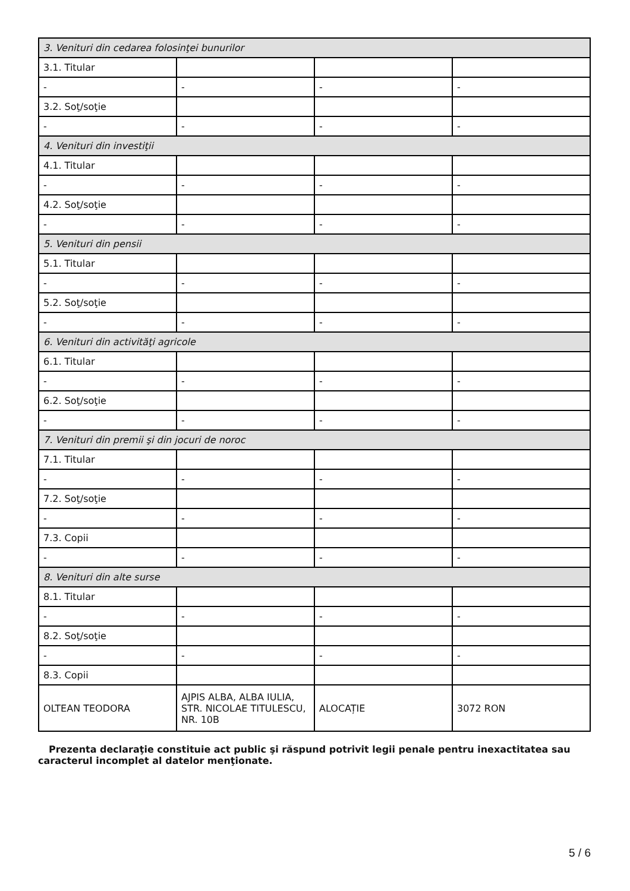| 3. Venituri din cedarea folosinţei bunurilor | | | |
| 3.1. Titular | | | |
| - | - | - | - |
| 3.2. Soţ/soţie | | | |
| - | - | - | - |
| 4. Venituri din investiţii | | | |
| 4.1. Titular | | | |
| - | - | - | - |
| 4.2. Soţ/soţie | | | |
| - | - | - | - |
| 5. Venituri din pensii | | | |
| 5.1. Titular | | | |
| - | - | - | - |
| 5.2. Soţ/soţie | | | |
| - | - | - | - |
| 6. Venituri din activităţi agricole | | | |
| 6.1. Titular | | | |
| - | - | - | - |
| 6.2. Soţ/soţie | | | |
| - | - | - | - |
| 7. Venituri din premii şi din jocuri de noroc | | | |
| 7.1. Titular | | | |
| - | - | - | - |
| 7.2. Soţ/soţie | | | |
| - | - | - | - |
| 7.3. Copii | | | |
| - | - | - | - |
| 8. Venituri din alte surse | | | |
| 8.1. Titular | | | |
| - | - | - | - |
| 8.2. Soţ/soţie | | | |
| - | - | - | - |
| 8.3. Copii | | | |
| OLTEAN TEODORA | AJPIS ALBA, ALBA IULIA, STR. NICOLAE TITULESCU, NR. 10B | ALOCAȚIE | 3072 RON |
Prezenta declaraţie constituie act public şi răspund potrivit legii penale pentru inexactitatea sau caracterul incomplet al datelor menţionate.
5 / 6